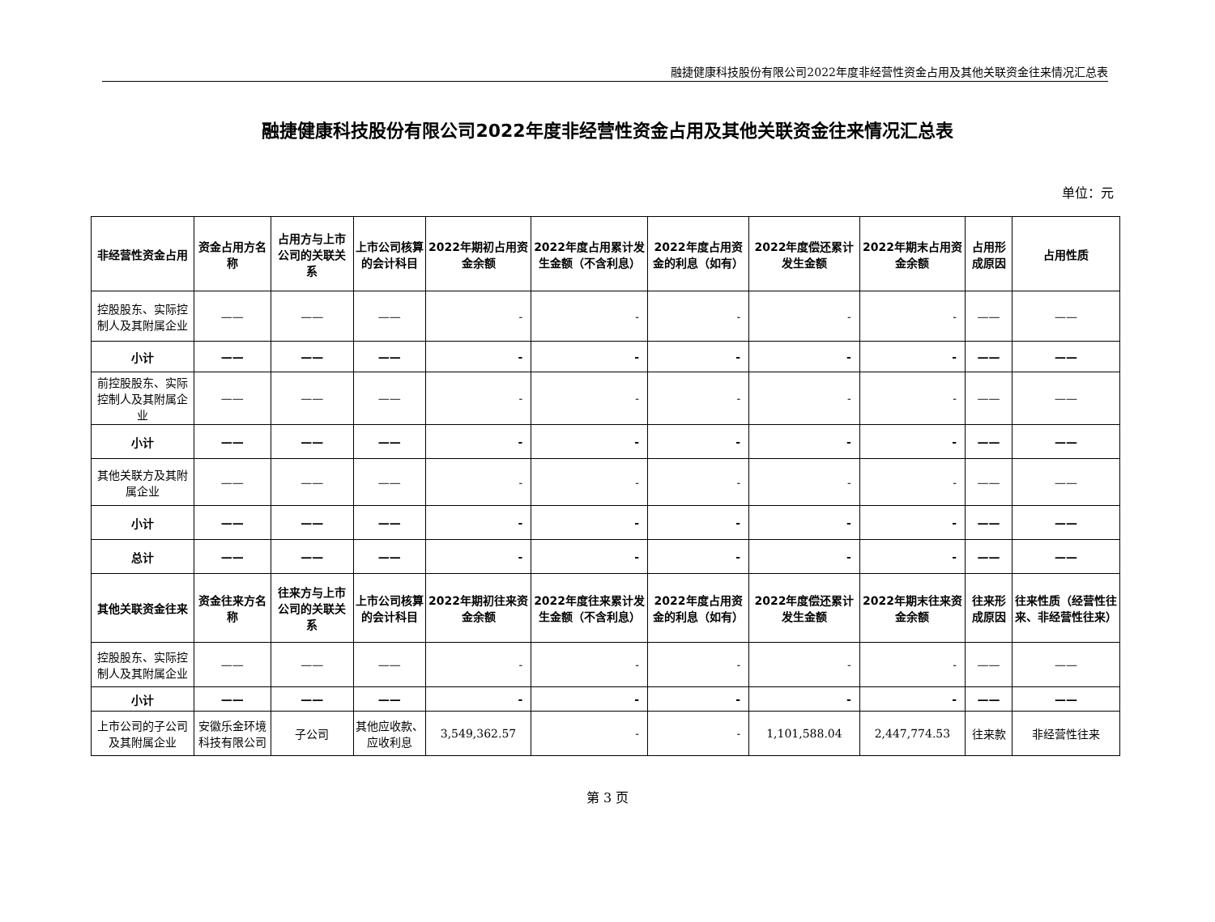融捷健康科技股份有限公司2022年度非经营性资金占用及其他关联资金往来情况汇总表
融捷健康科技股份有限公司2022年度非经营性资金占用及其他关联资金往来情况汇总表
单位：元
| 非经营性资金占用 | 资金占用方名称 | 占用方与上市公司的关联关系 | 上市公司核算的会计科目 | 2022年期初占用资金余额 | 2022年度占用累计发生金额（不含利息） | 2022年度占用资金的利息（如有） | 2022年度偿还累计发生金额 | 2022年期末占用资金余额 | 占用形成原因 | 占用性质 |
| --- | --- | --- | --- | --- | --- | --- | --- | --- | --- | --- |
| 控股股东、实际控制人及其附属企业 | —— | —— | —— | - | - | - | - | - | —— | —— |
| 小计 | —— | —— | —— | - | - | - | - | - | —— | —— |
| 前控股股东、实际控制人及其附属企业 | —— | —— | —— | - | - | - | - | - | —— | —— |
| 小计 | —— | —— | —— | - | - | - | - | - | —— | —— |
| 其他关联方及其附属企业 | —— | —— | —— | - | - | - | - | - | —— | —— |
| 小计 | —— | —— | —— | - | - | - | - | - | —— | —— |
| 总计 | —— | —— | —— | - | - | - | - | - | —— | —— |
| 其他关联资金往来 | 资金往来方名称 | 往来方与上市公司的关联关系 | 上市公司核算的会计科目 | 2022年期初往来资金余额 | 2022年度往来累计发生金额（不含利息） | 2022年度占用资金的利息（如有） | 2022年度偿还累计发生金额 | 2022年期末往来资金余额 | 往来形成原因 | 往来性质（经营性往来、非经营性往来） |
| 控股股东、实际控制人及其附属企业 | —— | —— | —— | - | - | - | - | - | —— | —— |
| 小计 | —— | —— | —— | - | - | - | - | - | —— | —— |
| 上市公司的子公司及其附属企业 | 安徽乐金环境科技有限公司 | 子公司 | 其他应收款、应收利息 | 3,549,362.57 | - | - | 1,101,588.04 | 2,447,774.53 | 往来款 | 非经营性往来 |
第 3 页